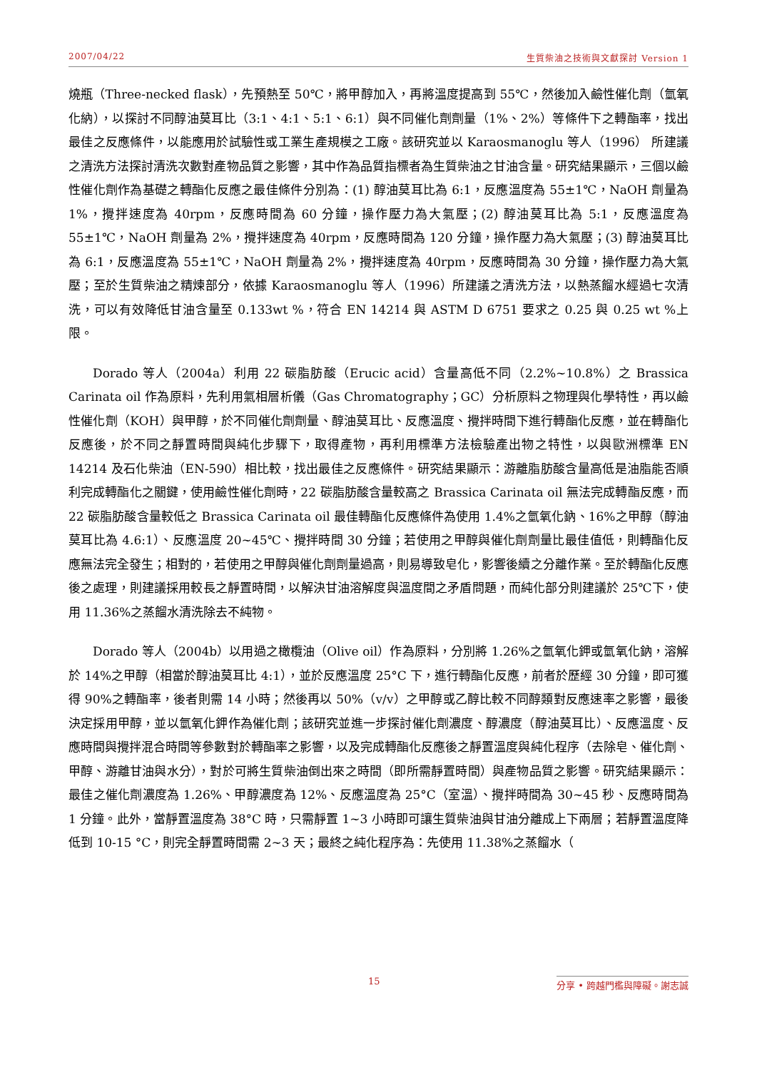2007/04/22 生質柴油之技術與文獻探討 Version 1
燒瓶（Three-necked flask），先預熱至 50℃，將甲醇加入，再將溫度提高到 55℃，然後加入鹼性催化劑（氫氧化納），以探討不同醇油莫耳比（3:1、4:1、5:1、6:1）與不同催化劑劑量（1%、2%）等條件下之轉酯率，找出最佳之反應條件，以能應用於試驗性或工業生產規模之工廠。該研究並以 Karaosmanoglu 等人（1996） 所建議之清洗方法探討清洗次數對產物品質之影響，其中作為品質指標者為生質柴油之甘油含量。研究結果顯示，三個以鹼性催化劑作為基礎之轉酯化反應之最佳條件分別為：(1) 醇油莫耳比為 6:1，反應溫度為 55±1℃，NaOH 劑量為 1%，攪拌速度為 40rpm，反應時間為 60 分鐘，操作壓力為大氣壓；(2) 醇油莫耳比為 5:1，反應溫度為 55±1℃，NaOH 劑量為 2%，攪拌速度為 40rpm，反應時間為 120 分鐘，操作壓力為大氣壓；(3) 醇油莫耳比為 6:1，反應溫度為 55±1℃，NaOH 劑量為 2%，攪拌速度為 40rpm，反應時間為 30 分鐘，操作壓力為大氣壓；至於生質柴油之精煉部分，依據 Karaosmanoglu 等人（1996）所建議之清洗方法，以熱蒸餾水經過七次清洗，可以有效降低甘油含量至 0.133wt %，符合 EN 14214 與 ASTM D 6751 要求之 0.25 與 0.25 wt %上限。
Dorado 等人（2004a）利用 22 碳脂肪酸（Erucic acid）含量高低不同（2.2%~10.8%）之 Brassica Carinata oil 作為原料，先利用氣相層析儀（Gas Chromatography；GC）分析原料之物理與化學特性，再以鹼性催化劑（KOH）與甲醇，於不同催化劑劑量、醇油莫耳比、反應溫度、攪拌時間下進行轉酯化反應，並在轉酯化反應後，於不同之靜置時間與純化步驟下，取得產物，再利用標準方法檢驗產出物之特性，以與歐洲標準 EN 14214 及石化柴油（EN-590）相比較，找出最佳之反應條件。研究結果顯示：游離脂肪酸含量高低是油脂能否順利完成轉酯化之關鍵，使用鹼性催化劑時，22 碳脂肪酸含量較高之 Brassica Carinata oil 無法完成轉酯反應，而 22 碳脂肪酸含量較低之 Brassica Carinata oil 最佳轉酯化反應條件為使用 1.4%之氫氧化鈉、16%之甲醇（醇油莫耳比為 4.6:1）、反應溫度 20~45℃、攪拌時間 30 分鐘；若使用之甲醇與催化劑劑量比最佳值低，則轉酯化反應無法完全發生；相對的，若使用之甲醇與催化劑劑量過高，則易導致皂化，影響後續之分離作業。至於轉酯化反應後之處理，則建議採用較長之靜置時間，以解決甘油溶解度與溫度間之矛盾問題，而純化部分則建議於 25℃下，使用 11.36%之蒸餾水清洗除去不純物。
Dorado 等人（2004b）以用過之橄欖油（Olive oil）作為原料，分別將 1.26%之氫氧化鉀或氫氧化鈉，溶解於 14%之甲醇（相當於醇油莫耳比 4:1），並於反應溫度 25°C 下，進行轉酯化反應，前者於歷經 30 分鐘，即可獲得 90%之轉酯率，後者則需 14 小時；然後再以 50%（v/v）之甲醇或乙醇比較不同醇類對反應速率之影響，最後決定採用甲醇，並以氫氧化鉀作為催化劑；該研究並進一步探討催化劑濃度、醇濃度（醇油莫耳比）、反應溫度、反應時間與攪拌混合時間等參數對於轉酯率之影響，以及完成轉酯化反應後之靜置溫度與純化程序（去除皂、催化劑、甲醇、游離甘油與水分），對於可將生質柴油倒出來之時間（即所需靜置時間）與產物品質之影響。研究結果顯示：最佳之催化劑濃度為 1.26%、甲醇濃度為 12%、反應溫度為 25°C（室溫）、攪拌時間為 30~45 秒、反應時間為 1 分鐘。此外，當靜置溫度為 38°C 時，只需靜置 1~3 小時即可讓生質柴油與甘油分離成上下兩層；若靜置溫度降低到 10-15 °C，則完全靜置時間需 2~3 天；最終之純化程序為：先使用 11.38%之蒸餾水（
15 分享 • 跨越門檻與障礙。謝志誠